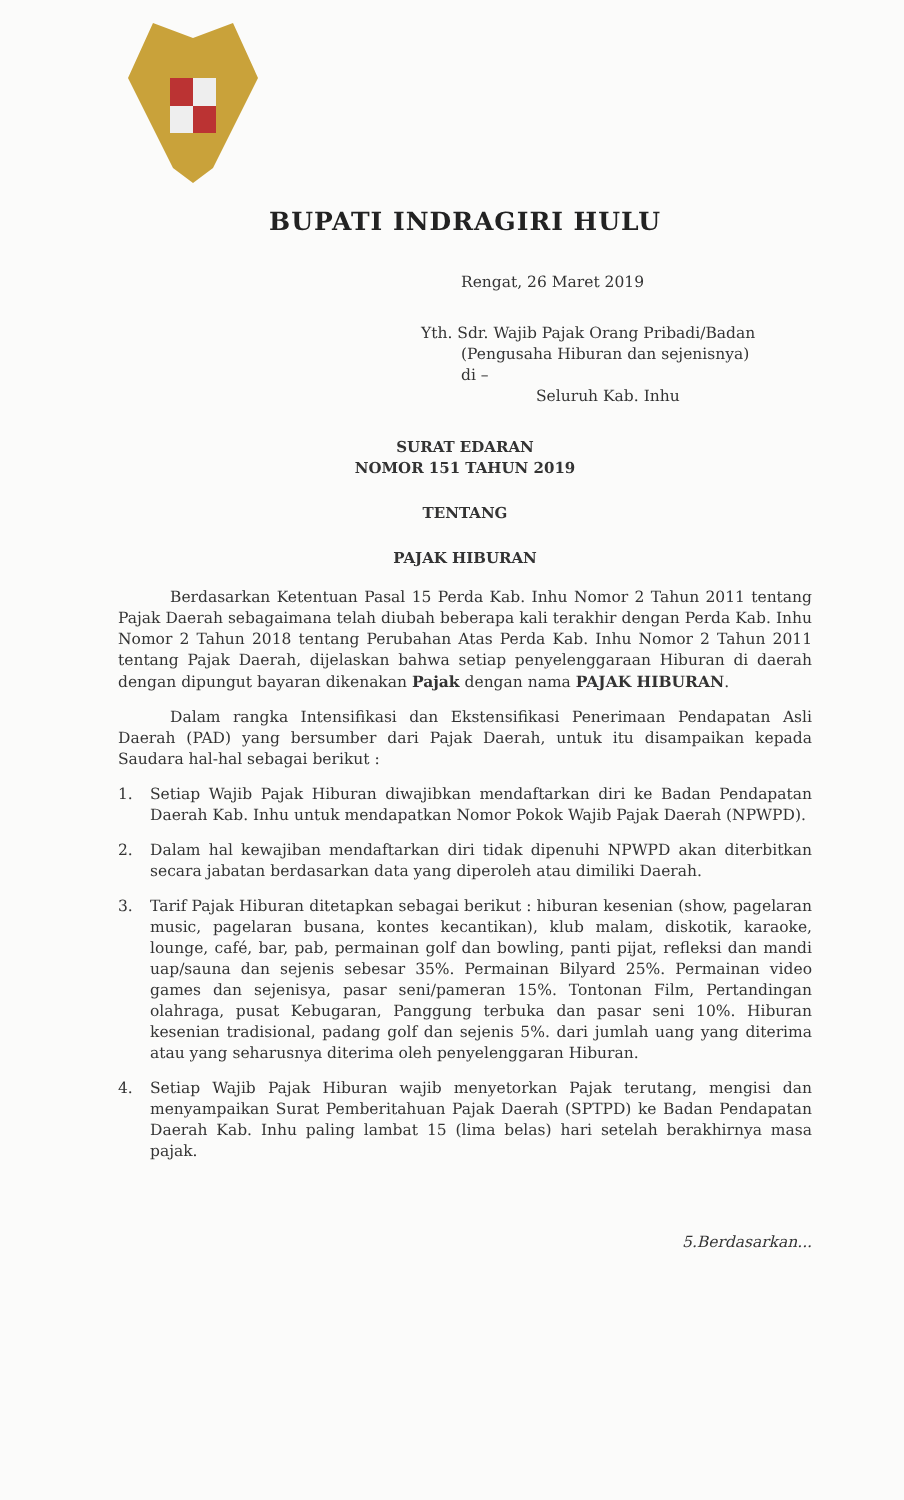BUPATI INDRAGIRI HULU
Rengat, 26 Maret 2019
Yth. Sdr. Wajib Pajak Orang Pribadi/Badan
(Pengusaha Hiburan dan sejenisnya)
di –
Seluruh Kab. Inhu
SURAT EDARAN
NOMOR 151 TAHUN 2019
TENTANG
PAJAK HIBURAN
Berdasarkan Ketentuan Pasal 15 Perda Kab. Inhu Nomor 2 Tahun 2011 tentang Pajak Daerah sebagaimana telah diubah beberapa kali terakhir dengan Perda Kab. Inhu Nomor 2 Tahun 2018 tentang Perubahan Atas Perda Kab. Inhu Nomor 2 Tahun 2011 tentang Pajak Daerah, dijelaskan bahwa setiap penyelenggaraan Hiburan di daerah dengan dipungut bayaran dikenakan Pajak dengan nama PAJAK HIBURAN.
Dalam rangka Intensifikasi dan Ekstensifikasi Penerimaan Pendapatan Asli Daerah (PAD) yang bersumber dari Pajak Daerah, untuk itu disampaikan kepada Saudara hal-hal sebagai berikut :
1. Setiap Wajib Pajak Hiburan diwajibkan mendaftarkan diri ke Badan Pendapatan Daerah Kab. Inhu untuk mendapatkan Nomor Pokok Wajib Pajak Daerah (NPWPD).
2. Dalam hal kewajiban mendaftarkan diri tidak dipenuhi NPWPD akan diterbitkan secara jabatan berdasarkan data yang diperoleh atau dimiliki Daerah.
3. Tarif Pajak Hiburan ditetapkan sebagai berikut : hiburan kesenian (show, pagelaran music, pagelaran busana, kontes kecantikan), klub malam, diskotik, karaoke, lounge, café, bar, pab, permainan golf dan bowling, panti pijat, refleksi dan mandi uap/sauna dan sejenis sebesar 35%. Permainan Bilyard 25%. Permainan video games dan sejenisya, pasar seni/pameran 15%. Tontonan Film, Pertandingan olahraga, pusat Kebugaran, Panggung terbuka dan pasar seni 10%. Hiburan kesenian tradisional, padang golf dan sejenis 5%. dari jumlah uang yang diterima atau yang seharusnya diterima oleh penyelenggaran Hiburan.
4. Setiap Wajib Pajak Hiburan wajib menyetorkan Pajak terutang, mengisi dan menyampaikan Surat Pemberitahuan Pajak Daerah (SPTPD) ke Badan Pendapatan Daerah Kab. Inhu paling lambat 15 (lima belas) hari setelah berakhirnya masa pajak.
5.Berdasarkan...